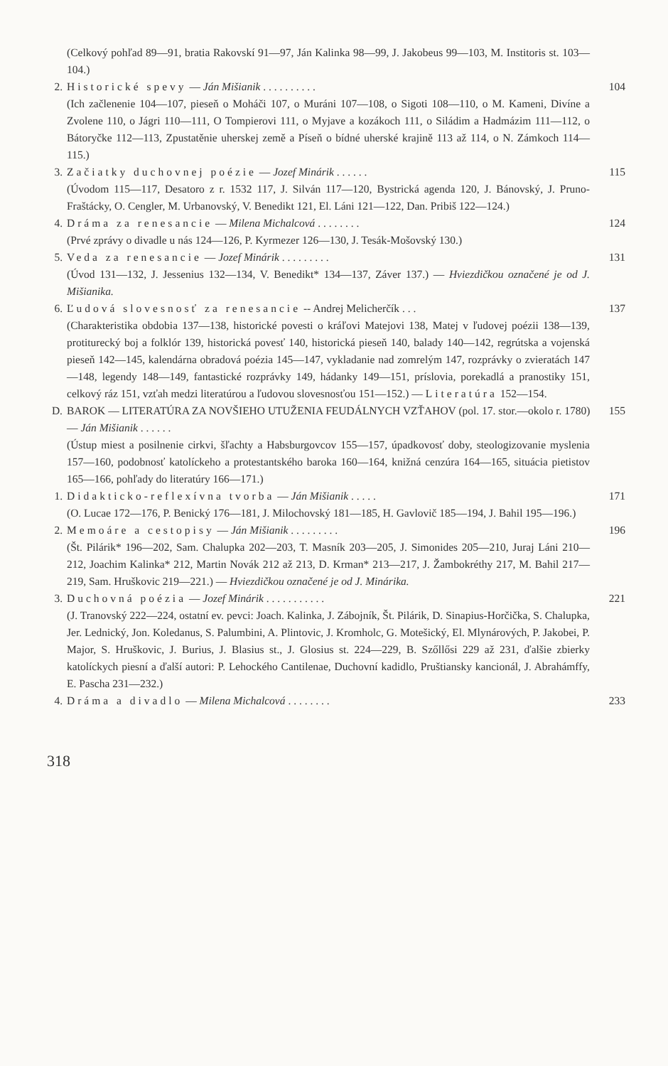(Celkový pohľad 89—91, bratia Rakovskí 91—97, Ján Kalinka 98—99, J. Jakobeus 99—103, M. Institoris st. 103—104.)
2. Historické spevy — Ján Mišianik . . . . . . . . . . 104
(Ich začlenenie 104—107, pieseň o Moháči 107, o Muráni 107—108, o Sigoti 108—110, o M. Kameni, Divíne a Zvolene 110, o Jágri 110—111, O Tompierovi 111, o Myjave a kozákoch 111, o Siládim a Hadmázim 111—112, o Bátoryčke 112—113, Zpustatěnie uherskej země a Píseň o bídné uherské krajině 113 až 114, o N. Zámkoch 114—115.)
3. Začiatky duchovnej poézie — Jozef Minárik . . . . . . 115
(Úvodom 115—117, Desatoro z r. 1532 117, J. Silván 117—120, Bystrická agenda 120, J. Bánovský, J. Pruno-Fraštácky, O. Cengler, M. Urbanovský, V. Benedikt 121, El. Láni 121—122, Dan. Pribiš 122—124.)
4. Dráma za renesancie — Milena Michalcová . . . . . . . . 124
(Prvé zprávy o divadle u nás 124—126, P. Kyrmezer 126—130, J. Tesák-Mošovský 130.)
5. Veda za renesancie — Jozef Minárik . . . . . . . . . 131
(Úvod 131—132, J. Jessenius 132—134, V. Benedikt* 134—137, Záver 137.) — Hviezdičkou označené je od J. Mišianika.
6. Ľudová slovesnosť za renesancie -- Andrej Melicherčík . . . 137
(Charakteristika obdobia 137—138, historické povesti o kráľovi Matejovi 138, Matej v ľudovej poézii 138—139, protiturecký boj a folklór 139, historická povesť 140, historická pieseň 140, balady 140—142, regrútska a vojenská pieseň 142—145, kalendárna obradová poézia 145—147, vykladanie nad zomrelým 147, rozprávky o zvieratách 147—148, legendy 148—149, fantastické rozprávky 149, hádanky 149—151, príslovia, porekadlá a pranostiky 151, celkový ráz 151, vzťah medzi literatúrou a ľudovou slovesnosťou 151—152.) — Literatúra 152—154.
D. BAROK — LITERATÚRA ZA NOVŠIEHO UTUŽENIA FEUDÁLNYCH VZŤAHOV (pol. 17. stor.—okolo r. 1780) — Ján Mišianik . . . . . . 155
(Ústup miest a posilnenie cirkvi, šľachty a Habsburgovcov 155—157, úpadkovosť doby, steologizovanie myslenia 157—160, podobnosť katolíckeho a protestantského baroka 160—164, knižná cenzúra 164—165, situácia pietistov 165—166, pohľady do literatúry 166—171.)
1. Didakticko-reflexívna tvorba — Ján Mišianik . . . . . 171
(O. Lucae 172—176, P. Benický 176—181, J. Milochovský 181—185, H. Gavlovič 185—194, J. Bahil 195—196.)
2. Memoáre a cestopisy — Ján Mišianik . . . . . . . . . 196
(Št. Pilárik* 196—202, Sam. Chalupka 202—203, T. Masník 203—205, J. Simonides 205—210, Juraj Láni 210—212, Joachim Kalinka* 212, Martin Novák 212 až 213, D. Krman* 213—217, J. Žambokréthy 217, M. Bahil 217—219, Sam. Hruškovic 219—221.) — Hviezdičkou označené je od J. Minárika.
3. Duchovná poézia — Jozef Minárik . . . . . . . . . . . 221
(J. Tranovský 222—224, ostatní ev. pevci: Joach. Kalinka, J. Zábojník, Št. Pilárik, D. Sinapius-Horčička, S. Chalupka, Jer. Lednický, Jon. Koledanus, S. Palumbini, A. Plintovic, J. Kromholc, G. Motešický, El. Mlynárových, P. Jakobei, P. Major, S. Hruškovic, J. Burius, J. Blasius st., J. Glosius st. 224—229, B. Szőllősi 229 až 231, ďalšie zbierky katolíckych piesní a ďalší autori: P. Lehockého Cantilenae, Duchovní kadidlo, Pruštiansky kancionál, J. Abrahámffy, E. Pascha 231—232.)
4. Dráma a divadlo — Milena Michalcová . . . . . . . . 233
318